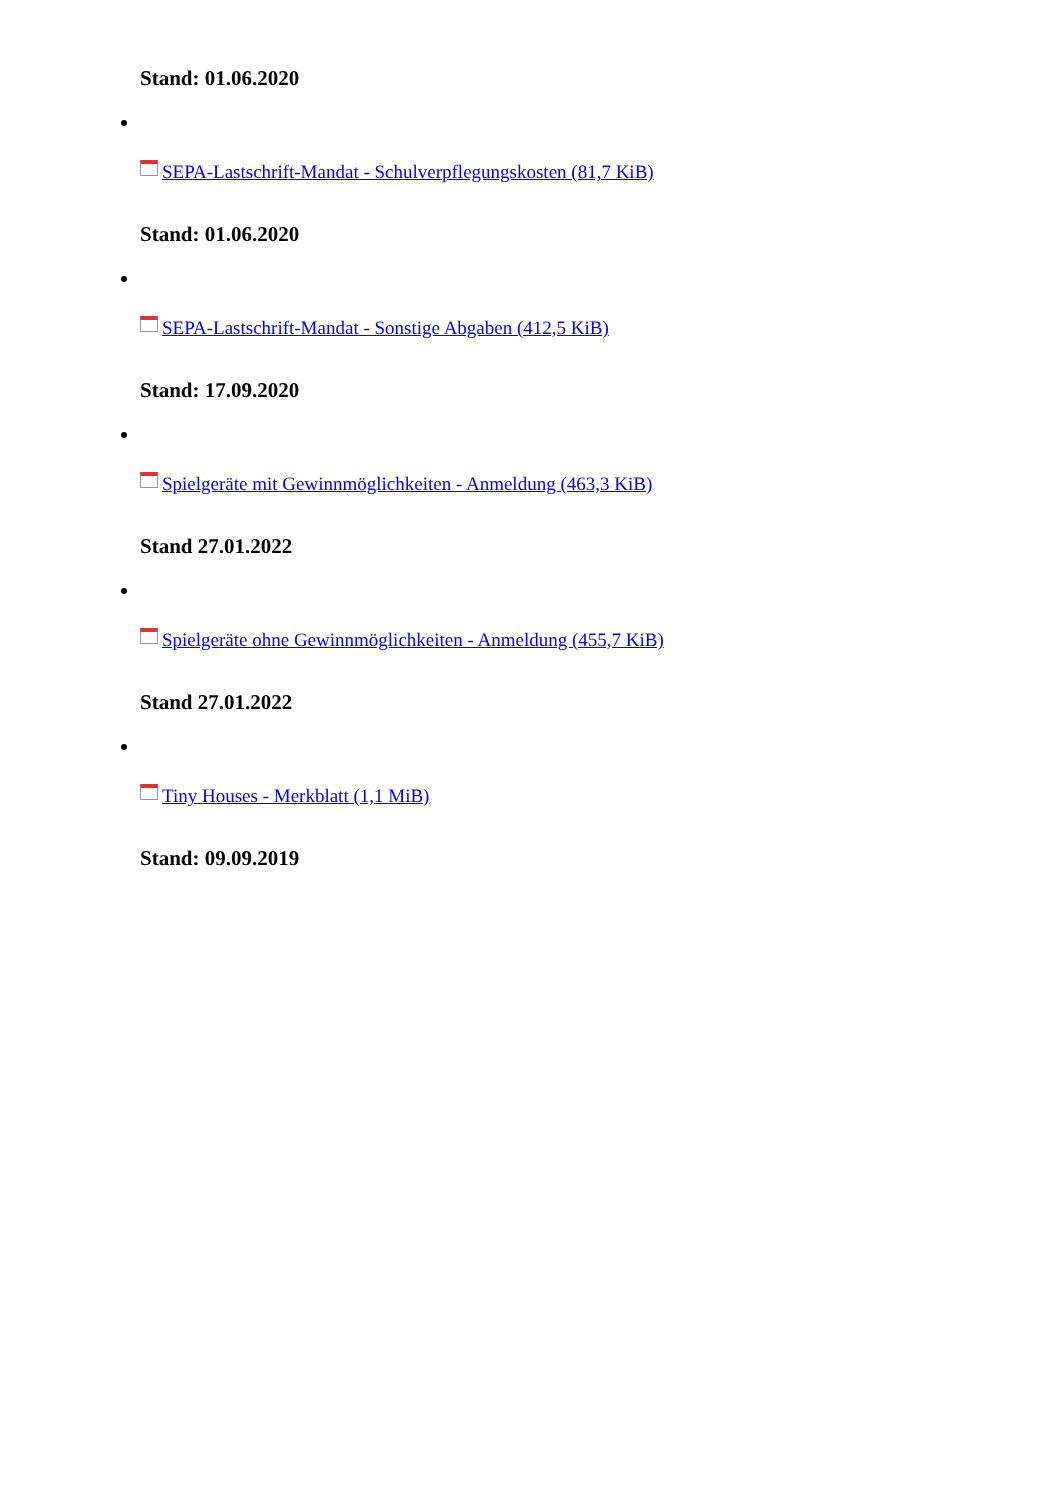Stand: 01.06.2020
SEPA-Lastschrift-Mandat - Schulverpflegungskosten (81,7 KiB)
Stand: 01.06.2020
SEPA-Lastschrift-Mandat - Sonstige Abgaben (412,5 KiB)
Stand: 17.09.2020
Spielgeräte mit Gewinnmöglichkeiten - Anmeldung (463,3 KiB)
Stand 27.01.2022
Spielgeräte ohne Gewinnmöglichkeiten - Anmeldung (455,7 KiB)
Stand 27.01.2022
Tiny Houses - Merkblatt (1,1 MiB)
Stand: 09.09.2019